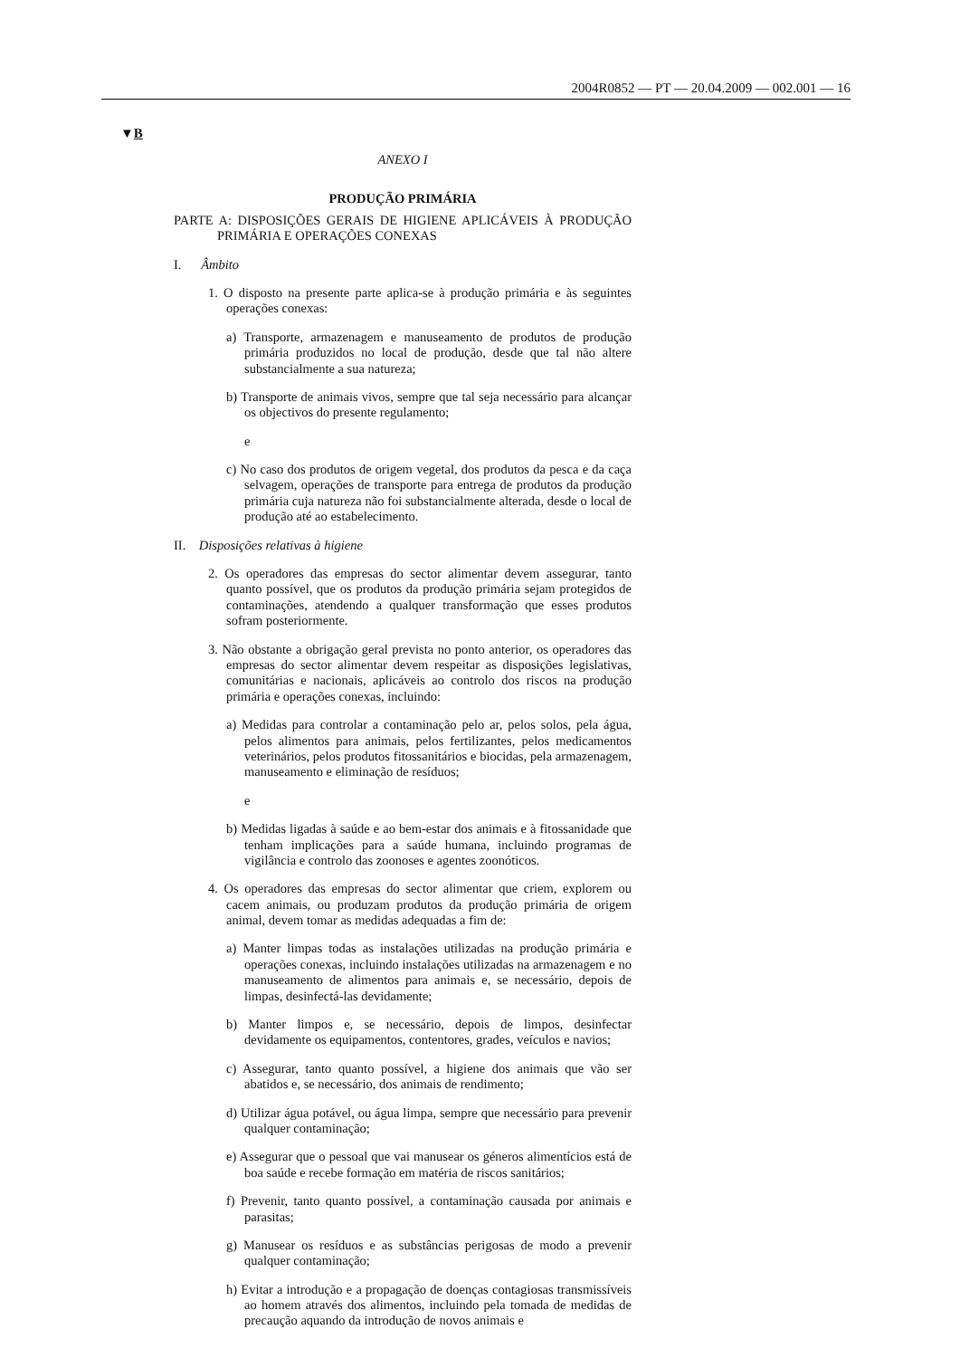2004R0852 — PT — 20.04.2009 — 002.001 — 16
▼B
ANEXO I
PRODUÇÃO PRIMÁRIA
PARTE A: DISPOSIÇÕES GERAIS DE HIGIENE APLICÁVEIS À PRODUÇÃO PRIMÁRIA E OPERAÇÕES CONEXAS
I. Âmbito
1. O disposto na presente parte aplica-se à produção primária e às seguintes operações conexas:
a) Transporte, armazenagem e manuseamento de produtos de produção primária produzidos no local de produção, desde que tal não altere substancialmente a sua natureza;
b) Transporte de animais vivos, sempre que tal seja necessário para alcançar os objectivos do presente regulamento;
e
c) No caso dos produtos de origem vegetal, dos produtos da pesca e da caça selvagem, operações de transporte para entrega de produtos da produção primária cuja natureza não foi substancialmente alterada, desde o local de produção até ao estabelecimento.
II. Disposições relativas à higiene
2. Os operadores das empresas do sector alimentar devem assegurar, tanto quanto possível, que os produtos da produção primária sejam protegidos de contaminações, atendendo a qualquer transformação que esses produtos sofram posteriormente.
3. Não obstante a obrigação geral prevista no ponto anterior, os operadores das empresas do sector alimentar devem respeitar as disposições legislativas, comunitárias e nacionais, aplicáveis ao controlo dos riscos na produção primária e operações conexas, incluindo:
a) Medidas para controlar a contaminação pelo ar, pelos solos, pela água, pelos alimentos para animais, pelos fertilizantes, pelos medicamentos veterinários, pelos produtos fitossanitários e biocidas, pela armazenagem, manuseamento e eliminação de resíduos;
e
b) Medidas ligadas à saúde e ao bem-estar dos animais e à fitossanidade que tenham implicações para a saúde humana, incluindo programas de vigilância e controlo das zoonoses e agentes zoonóticos.
4. Os operadores das empresas do sector alimentar que criem, explorem ou cacem animais, ou produzam produtos da produção primária de origem animal, devem tomar as medidas adequadas a fim de:
a) Manter limpas todas as instalações utilizadas na produção primária e operações conexas, incluindo instalações utilizadas na armazenagem e no manuseamento de alimentos para animais e, se necessário, depois de limpas, desinfectá-las devidamente;
b) Manter limpos e, se necessário, depois de limpos, desinfectar devidamente os equipamentos, contentores, grades, veículos e navios;
c) Assegurar, tanto quanto possível, a higiene dos animais que vão ser abatidos e, se necessário, dos animais de rendimento;
d) Utilizar água potável, ou água limpa, sempre que necessário para prevenir qualquer contaminação;
e) Assegurar que o pessoal que vai manusear os géneros alimentícios está de boa saúde e recebe formação em matéria de riscos sanitários;
f) Prevenir, tanto quanto possível, a contaminação causada por animais e parasitas;
g) Manusear os resíduos e as substâncias perigosas de modo a prevenir qualquer contaminação;
h) Evitar a introdução e a propagação de doenças contagiosas transmissíveis ao homem através dos alimentos, incluindo pela tomada de medidas de precaução aquando da introdução de novos animais e